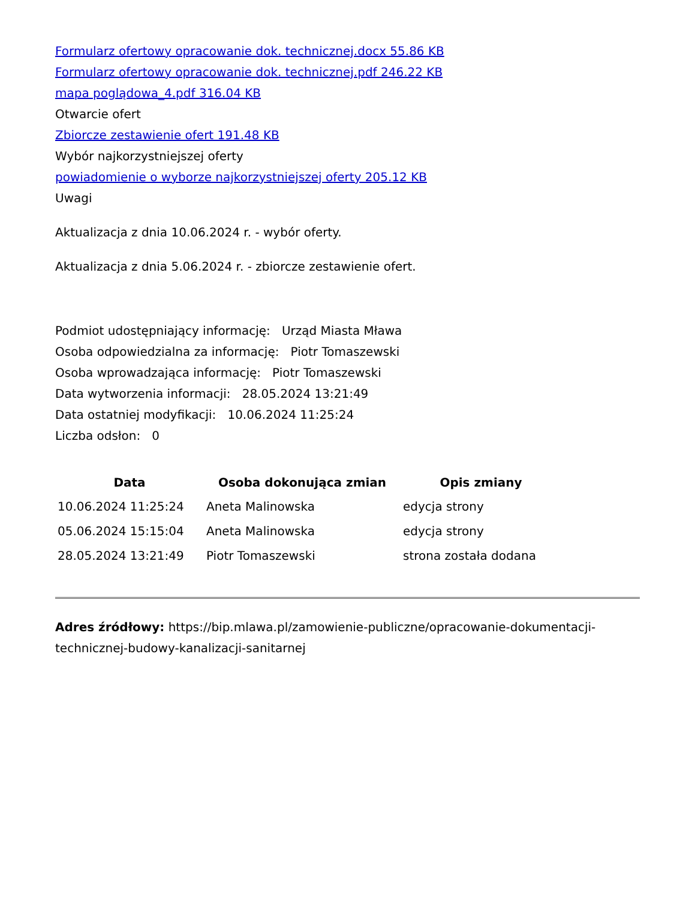Formularz ofertowy opracowanie dok. technicznej.docx 55.86 KB
Formularz ofertowy opracowanie dok. technicznej.pdf 246.22 KB
mapa poglądowa_4.pdf 316.04 KB
Otwarcie ofert
Zbiorcze zestawienie ofert 191.48 KB
Wybór najkorzystniejszej oferty
powiadomienie o wyborze najkorzystniejszej oferty 205.12 KB
Uwagi
Aktualizacja z dnia 10.06.2024 r. - wybór oferty.
Aktualizacja z dnia 5.06.2024 r. - zbiorcze zestawienie ofert.
Podmiot udostępniający informację: Urząd Miasta Mława
Osoba odpowiedzialna za informację: Piotr Tomaszewski
Osoba wprowadzająca informację: Piotr Tomaszewski
Data wytworzenia informacji: 28.05.2024 13:21:49
Data ostatniej modyfikacji: 10.06.2024 11:25:24
Liczba odsłon: 0
| Data | Osoba dokonująca zmian | Opis zmiany |
| --- | --- | --- |
| 10.06.2024 11:25:24 | Aneta Malinowska | edycja strony |
| 05.06.2024 15:15:04 | Aneta Malinowska | edycja strony |
| 28.05.2024 13:21:49 | Piotr Tomaszewski | strona została dodana |
Adres źródłowy: https://bip.mlawa.pl/zamowienie-publiczne/opracowanie-dokumentacji-technicznej-budowy-kanalizacji-sanitarnej